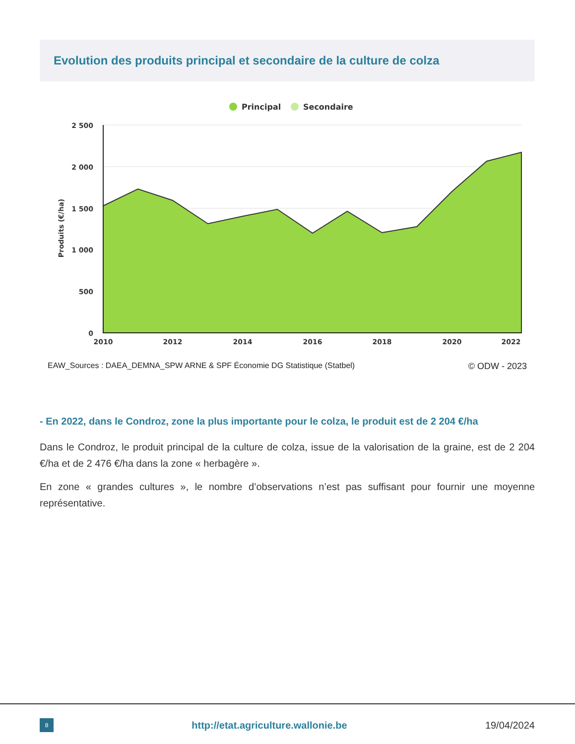Evolution des produits principal et secondaire de la culture de colza
Principal
Secondaire
2 500
2 000
1 500
1 000
500
0
2010
2012
2014
2016
2018
2020
2022
Produits (€/ha)
EAW_Sources : DAEA_DEMNA_SPW ARNE & SPF Économie DG Statistique (Statbel) © ODW - 2023
- En 2022, dans le Condroz, zone la plus importante pour le colza, le produit est de 2 204 €/ha
Dans le Condroz, le produit principal de la culture de colza, issue de la valorisation de la graine, est de 2 204 €/ha et de 2 476 €/ha dans la zone « herbagère ».
En zone « grandes cultures », le nombre d’observations n’est pas suffisant pour fournir une moyenne représentative.
8
http://etat.agriculture.wallonie.be
19/04/2024